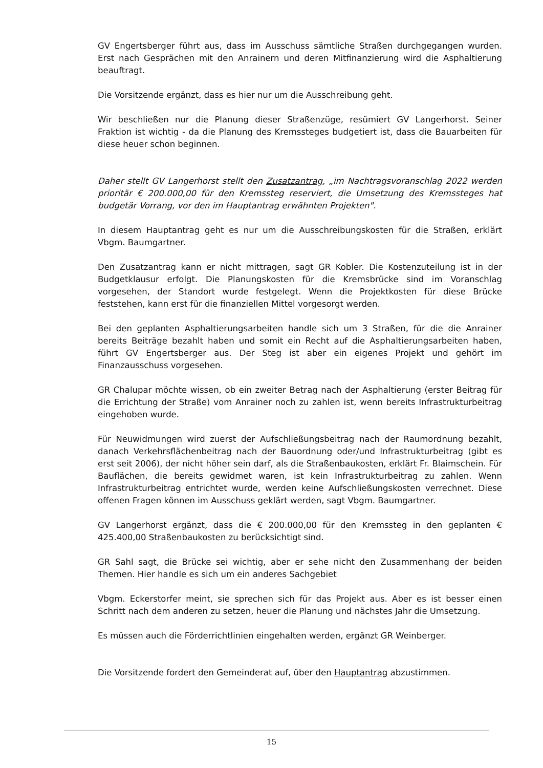GV Engertsberger führt aus, dass im Ausschuss sämtliche Straßen durchgegangen wurden. Erst nach Gesprächen mit den Anrainern und deren Mitfinanzierung wird die Asphaltierung beauftragt.
Die Vorsitzende ergänzt, dass es hier nur um die Ausschreibung geht.
Wir beschließen nur die Planung dieser Straßenzüge, resümiert GV Langerhorst. Seiner Fraktion ist wichtig - da die Planung des Kremssteges budgetiert ist, dass die Bauarbeiten für diese heuer schon beginnen.
Daher stellt GV Langerhorst stellt den Zusatzantrag, „im Nachtragsvoranschlag 2022 werden prioritär € 200.000,00 für den Kremssteg reserviert, die Umsetzung des Kremssteges hat budgetär Vorrang, vor den im Hauptantrag erwähnten Projekten".
In diesem Hauptantrag geht es nur um die Ausschreibungskosten für die Straßen, erklärt Vbgm. Baumgartner.
Den Zusatzantrag kann er nicht mittragen, sagt GR Kobler. Die Kostenzuteilung ist in der Budgetklausur erfolgt. Die Planungskosten für die Kremsbrücke sind im Voranschlag vorgesehen, der Standort wurde festgelegt. Wenn die Projektkosten für diese Brücke feststehen, kann erst für die finanziellen Mittel vorgesorgt werden.
Bei den geplanten Asphaltierungsarbeiten handle sich um 3 Straßen, für die die Anrainer bereits Beiträge bezahlt haben und somit ein Recht auf die Asphaltierungsarbeiten haben, führt GV Engertsberger aus. Der Steg ist aber ein eigenes Projekt und gehört im Finanzausschuss vorgesehen.
GR Chalupar möchte wissen, ob ein zweiter Betrag nach der Asphaltierung (erster Beitrag für die Errichtung der Straße) vom Anrainer noch zu zahlen ist, wenn bereits Infrastrukturbeitrag eingehoben wurde.
Für Neuwidmungen wird zuerst der Aufschließungsbeitrag nach der Raumordnung bezahlt, danach Verkehrsflächenbeitrag nach der Bauordnung oder/und Infrastrukturbeitrag (gibt es erst seit 2006), der nicht höher sein darf, als die Straßenbaukosten, erklärt Fr. Blaimschein. Für Bauflächen, die bereits gewidmet waren, ist kein Infrastrukturbeitrag zu zahlen. Wenn Infrastrukturbeitrag entrichtet wurde, werden keine Aufschließungskosten verrechnet. Diese offenen Fragen können im Ausschuss geklärt werden, sagt Vbgm. Baumgartner.
GV Langerhorst ergänzt, dass die € 200.000,00 für den Kremssteg in den geplanten € 425.400,00 Straßenbaukosten zu berücksichtigt sind.
GR Sahl sagt, die Brücke sei wichtig, aber er sehe nicht den Zusammenhang der beiden Themen. Hier handle es sich um ein anderes Sachgebiet
Vbgm. Eckerstorfer meint, sie sprechen sich für das Projekt aus. Aber es ist besser einen Schritt nach dem anderen zu setzen, heuer die Planung und nächstes Jahr die Umsetzung.
Es müssen auch die Förderrichtlinien eingehalten werden, ergänzt GR Weinberger.
Die Vorsitzende fordert den Gemeinderat auf, über den Hauptantrag abzustimmen.
15